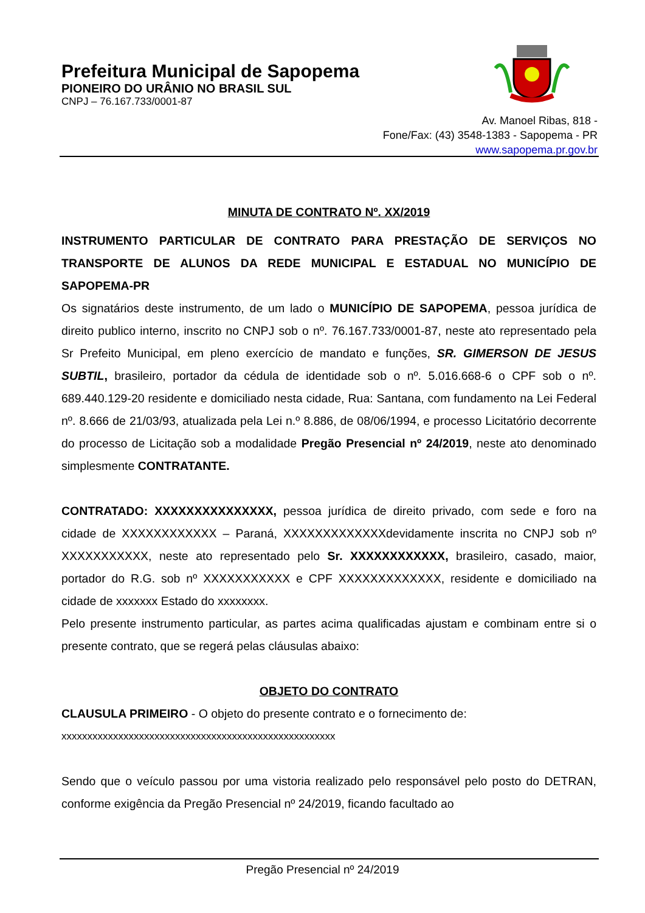Prefeitura Municipal de Sapopema
PIONEIRO DO URÂNIO NO BRASIL SUL
CNPJ – 76.167.733/0001-87
Av. Manoel Ribas, 818 -
Fone/Fax: (43) 3548-1383 - Sapopema - PR
www.sapopema.pr.gov.br
MINUTA DE CONTRATO Nº. XX/2019
INSTRUMENTO PARTICULAR DE CONTRATO PARA PRESTAÇÃO DE SERVIÇOS NO TRANSPORTE DE ALUNOS DA REDE MUNICIPAL E ESTADUAL NO MUNICÍPIO DE SAPOPEMA-PR
Os signatários deste instrumento, de um lado o MUNICÍPIO DE SAPOPEMA, pessoa jurídica de direito publico interno, inscrito no CNPJ sob o nº. 76.167.733/0001-87, neste ato representado pela Sr Prefeito Municipal, em pleno exercício de mandato e funções, SR. GIMERSON DE JESUS SUBTIL, brasileiro, portador da cédula de identidade sob o nº. 5.016.668-6 o CPF sob o nº. 689.440.129-20 residente e domiciliado nesta cidade, Rua: Santana, com fundamento na Lei Federal nº. 8.666 de 21/03/93, atualizada pela Lei n.º 8.886, de 08/06/1994, e processo Licitatório decorrente do processo de Licitação sob a modalidade Pregão Presencial nº 24/2019, neste ato denominado simplesmente CONTRATANTE.
CONTRATADO: XXXXXXXXXXXXXXX, pessoa jurídica de direito privado, com sede e foro na cidade de XXXXXXXXXXXX – Paraná, XXXXXXXXXXXXXdevidamente inscrita no CNPJ sob nº XXXXXXXXXXX, neste ato representado pelo Sr. XXXXXXXXXXXX, brasileiro, casado, maior, portador do R.G. sob nº XXXXXXXXXXX e CPF XXXXXXXXXXXXX, residente e domiciliado na cidade de xxxxxxx Estado do xxxxxxxx.
Pelo presente instrumento particular, as partes acima qualificadas ajustam e combinam entre si o presente contrato, que se regerá pelas cláusulas abaixo:
OBJETO DO CONTRATO
CLAUSULA PRIMEIRO - O objeto do presente contrato e o fornecimento de:
xxxxxxxxxxxxxxxxxxxxxxxxxxxxxxxxxxxxxxxxxxxxxxxxxxxxx
Sendo que o veículo passou por uma vistoria realizado pelo responsável pelo posto do DETRAN, conforme exigência da Pregão Presencial nº 24/2019, ficando facultado ao
Pregão Presencial nº 24/2019